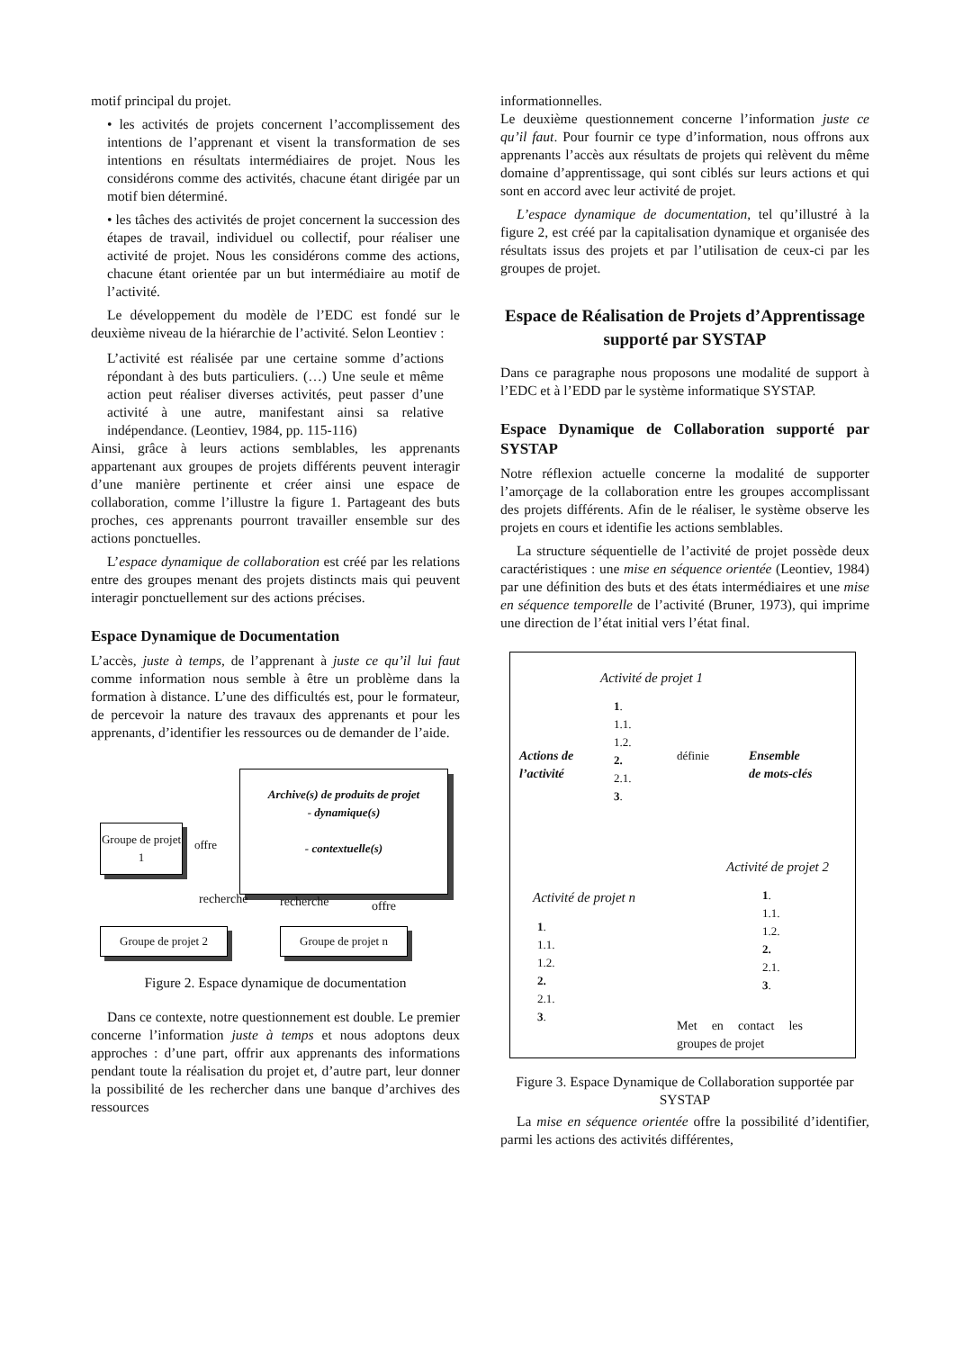motif principal du projet.
• les activités de projets concernent l’accomplissement des intentions de l’apprenant et visent la transformation de ses intentions en résultats intermédiaires de projet. Nous les considérons comme des activités, chacune étant dirigée par un motif bien déterminé.
• les tâches des activités de projet concernent la succession des étapes de travail, individuel ou collectif, pour réaliser une activité de projet. Nous les considérons comme des actions, chacune étant orientée par un but intermédiaire au motif de l’activité.
Le développement du modèle de l’EDC est fondé sur le deuxième niveau de la hiérarchie de l’activité. Selon Leontiev :
L’activité est réalisée par une certaine somme d’actions répondant à des buts particuliers. (…) Une seule et même action peut réaliser diverses activités, peut passer d’une activité à une autre, manifestant ainsi sa relative indépendance. (Leontiev, 1984, pp. 115-116)
Ainsi, grâce à leurs actions semblables, les apprenants appartenant aux groupes de projets différents peuvent interagir d’une manière pertinente et créer ainsi une espace de collaboration, comme l’illustre la figure 1. Partageant des buts proches, ces apprenants pourront travailler ensemble sur des actions ponctuelles.
L’espace dynamique de collaboration est créé par les relations entre des groupes menant des projets distincts mais qui peuvent interagir ponctuellement sur des actions précises.
Espace Dynamique de Documentation
L’accès, juste à temps, de l’apprenant à juste ce qu’il lui faut comme information nous semble à être un problème dans la formation à distance. L’une des difficultés est, pour le formateur, de percevoir la nature des travaux des apprenants et pour les apprenants, d’identifier les ressources ou de demander de l’aide.
Archive(s) de produits de projet
- dynamique(s)
- contextuelle(s)
Groupe de projet 1
offre
recherche recherche offre
Groupe de projet 2
Groupe de projet n
Figure 2. Espace dynamique de documentation
Dans ce contexte, notre questionnement est double. Le premier concerne l’information juste à temps et nous adoptons deux approches : d’une part, offrir aux apprenants des informations pendant toute la réalisation du projet et, d’autre part, leur donner la possibilité de les rechercher dans une banque d’archives des ressources
informationnelles.
Le deuxième questionnement concerne l’information juste ce qu’il faut. Pour fournir ce type d’information, nous offrons aux apprenants l’accès aux résultats de projets qui relèvent du même domaine d’apprentissage, qui sont ciblés sur leurs actions et qui sont en accord avec leur activité de projet.
L’espace dynamique de documentation, tel qu’illustré à la figure 2, est créé par la capitalisation dynamique et organisée des résultats issus des projets et par l’utilisation de ceux-ci par les groupes de projet.
Espace de Réalisation de Projets d’Apprentissage supporté par SYSTAP
Dans ce paragraphe nous proposons une modalité de support à l’EDC et à l’EDD par le système informatique SYSTAP.
Espace Dynamique de Collaboration supporté par SYSTAP
Notre réflexion actuelle concerne la modalité de supporter l’amorçage de la collaboration entre les groupes accomplissant des projets différents. Afin de le réaliser, le système observe les projets en cours et identifie les actions semblables.
La structure séquentielle de l’activité de projet possède deux caractéristiques : une mise en séquence orientée (Leontiev, 1984) par une définition des buts et des états intermédiaires et une mise en séquence temporelle de l’activité (Bruner, 1973), qui imprime une direction de l’état initial vers l’état final.
Activité de projet 1
1.
1.1.
1.2.
2.
2.1.
3.
Actions de
l’activité
définie
Ensemble
de mots-clés
Activité de projet 2
1.
1.1.
1.2.
2.
2.1.
3.
Activité de projet n
1.
1.1.
1.2.
2.
2.1.
3.
Met en contact les groupes de projet
Figure 3. Espace Dynamique de Collaboration supportée par SYSTAP
La mise en séquence orientée offre la possibilité d’identifier, parmi les actions des activités différentes,